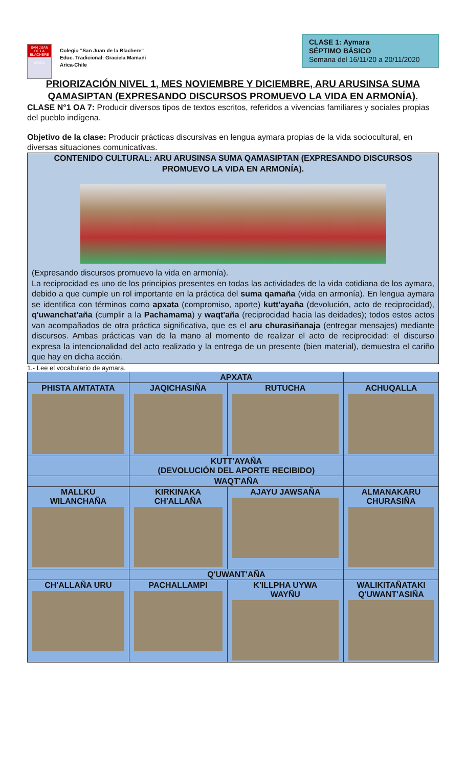SAN JUAN DE LA BLACHERE
ARICA
Colegio "San Juan de la Blachere"
Educ. Tradicional: Graciela Mamani
Arica-Chile
CLASE 1: Aymara
SÉPTIMO BÁSICO
Semana del 16/11/20 a 20/11/2020
PRIORIZACIÓN NIVEL 1, MES NOVIEMBRE Y DICIEMBRE, ARU ARUSINSA SUMA QAMASIPTAN (EXPRESANDO DISCURSOS PROMUEVO LA VIDA EN ARMONÍA).
CLASE N°1 OA 7: Producir diversos tipos de textos escritos, referidos a vivencias familiares y sociales propias del pueblo indígena.
Objetivo de la clase: Producir prácticas discursivas en lengua aymara propias de la vida sociocultural, en diversas situaciones comunicativas.
CONTENIDO CULTURAL: ARU ARUSINSA SUMA QAMASIPTAN (EXPRESANDO DISCURSOS PROMUEVO LA VIDA EN ARMONÍA).
(Expresando discursos promuevo la vida en armonía).
La reciprocidad es uno de los principios presentes en todas las actividades de la vida cotidiana de los aymara, debido a que cumple un rol importante en la práctica del suma qamaña (vida en armonía). En lengua aymara se identifica con términos como apxata (compromiso, aporte) kutt'ayaña (devolución, acto de reciprocidad), q'uwanchat'aña (cumplir a la Pachamama) y waqt'aña (reciprocidad hacia las deidades); todos estos actos van acompañados de otra práctica significativa, que es el aru churasiñanaja (entregar mensajes) mediante discursos. Ambas prácticas van de la mano al momento de realizar el acto de reciprocidad: el discurso expresa la intencionalidad del acto realizado y la entrega de un presente (bien material), demuestra el cariño que hay en dicha acción.
1.- Lee el vocabulario de aymara.
| | APXATA | | |
| PHISTA AMTATATA | JAQICHASIÑA | RUTUCHA | ACHUQALLA |
| | KUTT'AYAÑA (DEVOLUCIÓN DEL APORTE RECIBIDO) | | |
| | WAQT'AÑA | | |
| MALLKU WILANCHAÑA | KIRKINAKA CH'ALLAÑA | AJAYU JAWSAÑA | ALMANAKARU CHURASIÑA |
| | Q'UWANT'AÑA | | |
| CH'ALLAÑA URU | PACHALLAMPI | K'ILLPHA UYWA WAYÑU | WALIKITAÑATAKI Q'UWANT'ASIÑA |